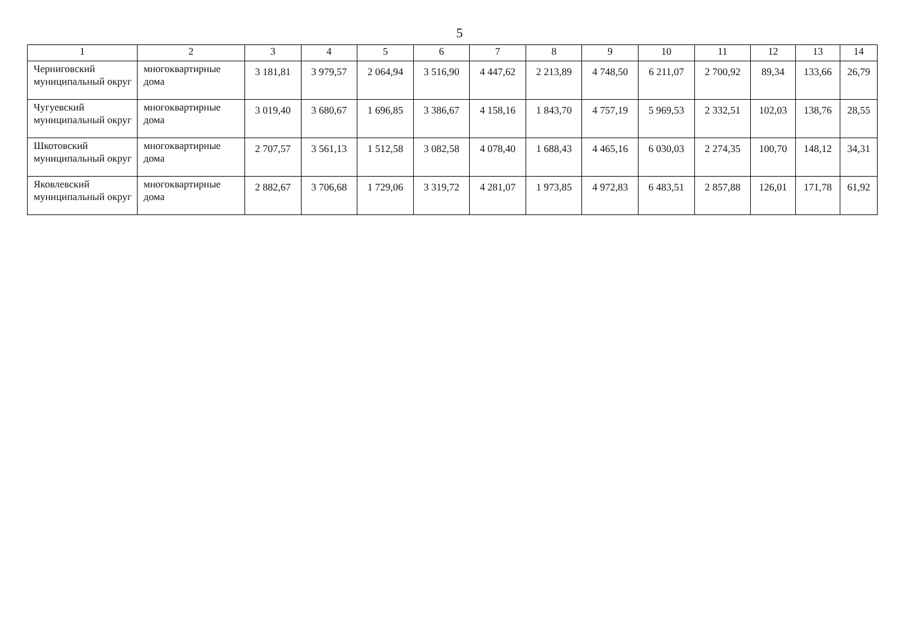5
| 1 | 2 | 3 | 4 | 5 | 6 | 7 | 8 | 9 | 10 | 11 | 12 | 13 | 14 |
| --- | --- | --- | --- | --- | --- | --- | --- | --- | --- | --- | --- | --- | --- |
| Черниговский муниципальный округ | многоквартирные дома | 3 181,81 | 3 979,57 | 2 064,94 | 3 516,90 | 4 447,62 | 2 213,89 | 4 748,50 | 6 211,07 | 2 700,92 | 89,34 | 133,66 | 26,79 |
| Чугуевский муниципальный округ | многоквартирные дома | 3 019,40 | 3 680,67 | 1 696,85 | 3 386,67 | 4 158,16 | 1 843,70 | 4 757,19 | 5 969,53 | 2 332,51 | 102,03 | 138,76 | 28,55 |
| Шкотовский муниципальный округ | многоквартирные дома | 2 707,57 | 3 561,13 | 1 512,58 | 3 082,58 | 4 078,40 | 1 688,43 | 4 465,16 | 6 030,03 | 2 274,35 | 100,70 | 148,12 | 34,31 |
| Яковлевский муниципальный округ | многоквартирные дома | 2 882,67 | 3 706,68 | 1 729,06 | 3 319,72 | 4 281,07 | 1 973,85 | 4 972,83 | 6 483,51 | 2 857,88 | 126,01 | 171,78 | 61,92 |